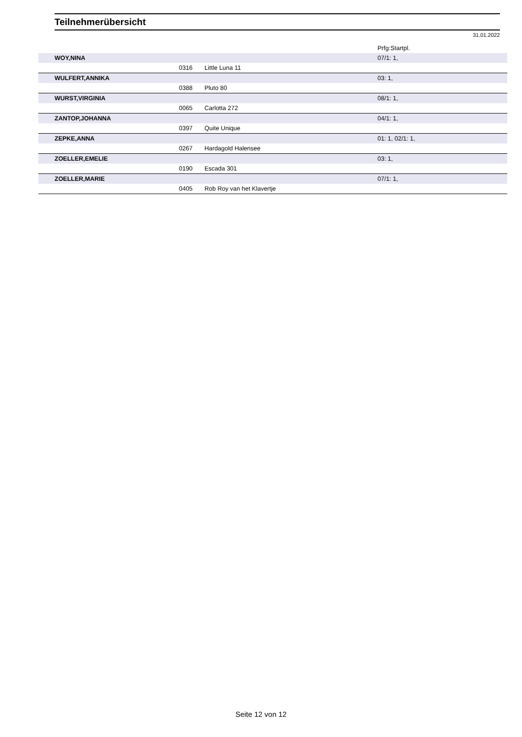Teilnehmerübersicht
31.01.2022
| | | | Prfg:Startpl. |
| --- | --- | --- | --- |
| WOY,NINA | | | 07/1: 1, |
| | 0316 | Little Luna 11 | |
| WULFERT,ANNIKA | | | 03: 1, |
| | 0388 | Pluto 80 | |
| WURST,VIRGINIA | | | 08/1: 1, |
| | 0065 | Carlotta 272 | |
| ZANTOP,JOHANNA | | | 04/1: 1, |
| | 0397 | Quite Unique | |
| ZEPKE,ANNA | | | 01: 1, 02/1: 1, |
| | 0267 | Hardagold Halensee | |
| ZOELLER,EMELIE | | | 03: 1, |
| | 0190 | Escada 301 | |
| ZOELLER,MARIE | | | 07/1: 1, |
| | 0405 | Rob Roy van het Klavertje | |
Seite 12 von 12